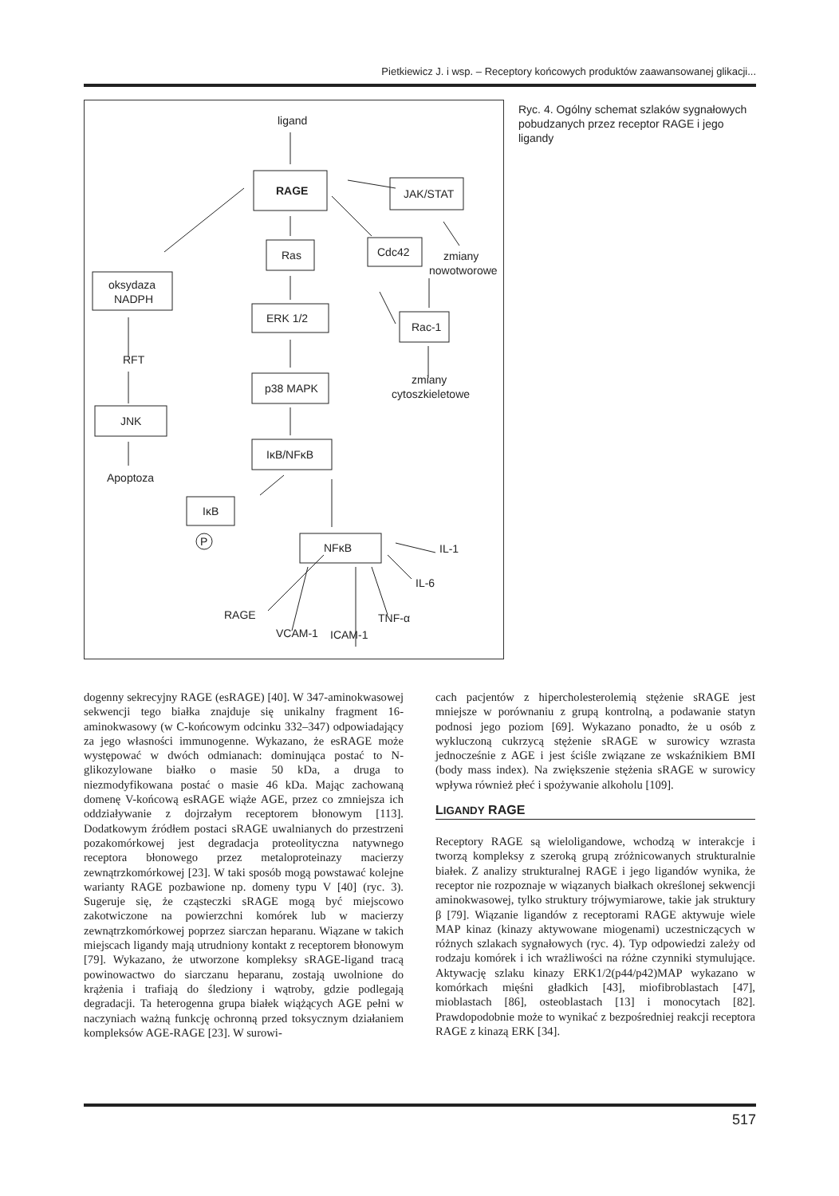Pietkiewicz J. i wsp. – Receptory końcowych produktów zaawansowanej glikacji...
ligand
RAGE
JAK/STAT
Ras
Cdc42
zmiany
nowotworowe
oksydaza
NADPH
ERK 1/2
Rac-1
RFT
p38 MAPK
zmiany
cytoszkieletowe
JNK
IκB/NFκB
Apoptoza
IκB
P
NFκB
IL-1
IL-6
RAGE
VCAM-1
ICAM-1
TNF-α
Ryc. 4. Ogólny schemat szlaków sygnałowych pobudzanych przez receptor RAGE i jego ligandy
dogenny sekrecyjny RAGE (esRAGE) [40]. W 347-aminokwasowej sekwencji tego białka znajduje się unikalny fragment 16-aminokwasowy (w C-końcowym odcinku 332–347) odpowiadający za jego własności immunogenne. Wykazano, że esRAGE może występować w dwóch odmianach: dominująca postać to N-glikozylowane białko o masie 50 kDa, a druga to niezmodyfikowana postać o masie 46 kDa. Mając zachowaną domenę V-końcową esRAGE wiąże AGE, przez co zmniejsza ich oddziaływanie z dojrzałym receptorem błonowym [113]. Dodatkowym źródłem postaci sRAGE uwalnianych do przestrzeni pozakomórkowej jest degradacja proteolityczna natywnego receptora błonowego przez metaloproteinazy macierzy zewnątrzkomórkowej [23]. W taki sposób mogą powstawać kolejne warianty RAGE pozbawione np. domeny typu V [40] (ryc. 3). Sugeruje się, że cząsteczki sRAGE mogą być miejscowo zakotwiczone na powierzchni komórek lub w macierzy zewnątrzkomórkowej poprzez siarczan heparanu. Wiązane w takich miejscach ligandy mają utrudniony kontakt z receptorem błonowym [79]. Wykazano, że utworzone kompleksy sRAGE-ligand tracą powinowactwo do siarczanu heparanu, zostają uwolnione do krążenia i trafiają do śledziony i wątroby, gdzie podlegają degradacji. Ta heterogenna grupa białek wiążących AGE pełni w naczyniach ważną funkcję ochronną przed toksycznym działaniem kompleksów AGE-RAGE [23]. W surowi-
cach pacjentów z hipercholesterolemią stężenie sRAGE jest mniejsze w porównaniu z grupą kontrolną, a podawanie statyn podnosi jego poziom [69]. Wykazano ponadto, że u osób z wykluczoną cukrzycą stężenie sRAGE w surowicy wzrasta jednocześnie z AGE i jest ściśle związane ze wskaźnikiem BMI (body mass index). Na zwiększenie stężenia sRAGE w surowicy wpływa również płeć i spożywanie alkoholu [109].
LIGANDY RAGE
Receptory RAGE są wieloligandowe, wchodzą w interakcje i tworzą kompleksy z szeroką grupą zróżnicowanych strukturalnie białek. Z analizy strukturalnej RAGE i jego ligandów wynika, że receptor nie rozpoznaje w wiązanych białkach określonej sekwencji aminokwasowej, tylko struktury trójwymiarowe, takie jak struktury β [79]. Wiązanie ligandów z receptorami RAGE aktywuje wiele MAP kinaz (kinazy aktywowane miogenami) uczestniczących w różnych szlakach sygnałowych (ryc. 4). Typ odpowiedzi zależy od rodzaju komórek i ich wrażliwości na różne czynniki stymulujące. Aktywację szlaku kinazy ERK1/2(p44/p42)MAP wykazano w komórkach mięśni gładkich [43], miofibroblastach [47], mioblastach [86], osteoblastach [13] i monocytach [82]. Prawdopodobnie może to wynikać z bezpośredniej reakcji receptora RAGE z kinazą ERK [34].
517